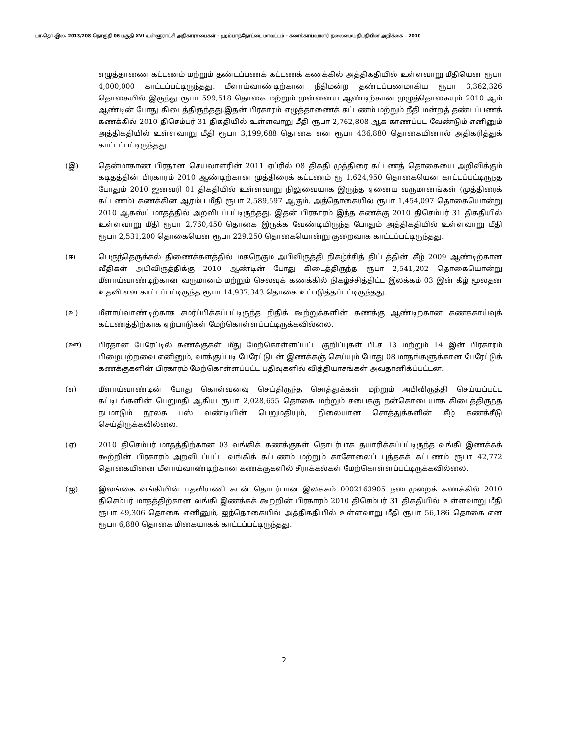பா.தொ.இல. 2013/208 தொகுதி 06 பகுதி XVI உள்ளூராட்சி அதிகாரசபைகள் - ஹம்பாந்தோட்டை மாவட்டம் - கணக்காய்வாளர் தலைமையதிபதியின் அறிக்கை – 2010
எழுத்தாணை கட்டணம் மற்றும் தண்டப்பணக் கட்டணக் கணக்கில் அத்திகதியில் உள்ளவாறு மீதியென ரூபா 4,000,000 காட்டப்பட்டிருந்தது. மீளாய்வாண்டிற்கான நீதிமன்ற தண்டப்பணமாகிய ரூபா 3,362,326 தொகையில் இருந்து ரூபா 599,518 தொகை மற்றும் முன்னைய ஆண்டிற்கான முழுத்தொகையும் 2010 ஆம் ஆண்டின் போது கிடைத்திருந்தது.இதன் பிரகாரம் எழுத்தாணைக் கட்டணம் மற்றும் நீதி மன்றத் தண்டப்பணக் கணக்கில் 2010 திசெம்பர் 31 திகதியில் உள்ளவாறு மீதி ரூபா 2,762,808 ஆக காணப்பட வேண்டும் எனினும் அத்திகதியில் உள்ளவாறு மீதி ரூபா 3,199,688 தொகை என ரூபா 436,880 தொகையினால் அதிகரித்துக் காட்டப்பட்டிருந்தது.
(இ) தென்மாகாண பிரதான செயலாளரின் 2011 ஏப்ரில் 08 திகதி முத்திரை கட்டணத் தொகையை அறிவிக்கும் கடிதத்தின் பிரகாரம் 2010 ஆண்டிற்கான முத்திரைக் கட்டணம் ரூ 1,624,950 தொகையென காட்டப்பட்டிருந்த போதும் 2010 ஜனவரி 01 திகதியில் உள்ளவாறு நிலுவையாக இருந்த ஏனைய வருமானங்கள் (முத்திரைக் கட்டணம்) கணக்கின் ஆரம்ப மீதி ரூபா 2,589,597 ஆகும். அத்தொகையில் ரூபா 1,454,097 தொகையொன்று 2010 ஆகஸ்ட் மாதத்தில் அறவிடப்பட்டிருந்தது. இதன் பிரகாரம் இந்த கணக்கு 2010 திசெம்பர் 31 திகதியில் உள்ளவாறு மீதி ரூபா 2,760,450 தொகை இருக்க வேண்டியிருந்த போதும் அத்திகதியில் உள்ளவாறு மீதி ரூபா 2,531,200 தொகையென ரூபா 229,250 தொகையொன்று குறைவாக காட்டப்பட்டிருந்தது.
(ஈ) பெருந்தெருக்கல் திணைக்களத்தில் மகநெகும அபிவிருத்தி நிகழ்ச்சித் திட்டத்தின் கீழ் 2009 ஆண்டிற்கான வீதிகள் அபிவிருத்திக்கு 2010 ஆண்டின் போது கிடைத்திருந்த ரூபா 2,541,202 தொகையொன்று மீளாய்வாண்டிற்கான வருமானம் மற்றும் செலவுக் கணக்கில் நிகழ்ச்சித்திட்ட இலக்கம் 03 இன் கீழ் மூலதன உதவி என காட்டப்பட்டிருந்த ரூபா 14,937,343 தொகை உட்படுத்தப்பட்டிருந்தது.
(உ) மீளாய்வாண்டிற்காக சமர்ப்பிக்கப்பட்டிருந்த நிதிக் கூற்றுக்களின் கணக்கு ஆண்டிற்கான கணக்காய்வுக் கட்டணத்திற்காக ஏற்பாடுகள் மேற்கொள்ளப்பட்டிருக்கவில்லை.
(ஊ) பிரதான பேரேட்டில் கணக்குகள் மீது மேற்கொள்ளப்பட்ட குறிப்புகள் பி.ச 13 மற்றும் 14 இன் பிரகாரம் பிழையற்றவை எனினும், வாக்குப்படி பேரேட்டுடன் இணக்கஞ் செய்யும் போது 08 மாதங்களுக்கான பேரேட்டுக் கணக்குகளின் பிரகாரம் மேற்கொள்ளப்பட்ட பதிவுகளில் வித்தியாசங்கள் அவதானிக்ப்பட்டன.
(எ) மீளாய்வாண்டின் போது கொள்வனவு செய்திருந்த சொத்துக்கள் மற்றும் அபிவிருத்தி செய்யப்பட்ட கட்டிடங்களின் பெறுமதி ஆகிய ரூபா 2,028,655 தொகை மற்றும் சபைக்கு நன்கொடையாக கிடைத்திருந்த நடமாடும் நூலக பஸ் வண்டியின் பெறுமதியும், நிலையான சொத்துக்களின் கீழ் கணக்கீடு செய்திருக்கவில்லை.
(ஏ) 2010 திசெம்பர் மாதத்திற்கான 03 வங்கிக் கணக்குகள் தொடர்பாக தயாரிக்கப்பட்டிருந்த வங்கி இணக்கக் கூற்றின் பிரகாரம் அறவிடப்பட்ட வங்கிக் கட்டணம் மற்றும் காசோலைப் புத்தகக் கட்டணம் ரூபா 42,772 தொகையினை மீளாய்வாண்டிற்கான கணக்குகளில் சீராக்கல்கள் மேற்கொள்ளப்பட்டிருக்கவில்லை.
(ஐ) இலங்கை வங்கியின் பதவியணி கடன் தொடர்பான இலக்கம் 0002163905 நடைமுறைக் கணக்கில் 2010 திசெம்பர் மாதத்திற்கான வங்கி இணக்கக் கூற்றின் பிரகாரம் 2010 திசெம்பர் 31 திகதியில் உள்ளவாறு மீதி ரூபா 49,306 தொகை எனினும், ஐந்தொகையில் அத்திகதியில் உள்ளவாறு மீதி ரூபா 56,186 தொகை என ரூபா 6,880 தொகை மிகையாகக் காட்டப்பட்டிருந்தது.
2